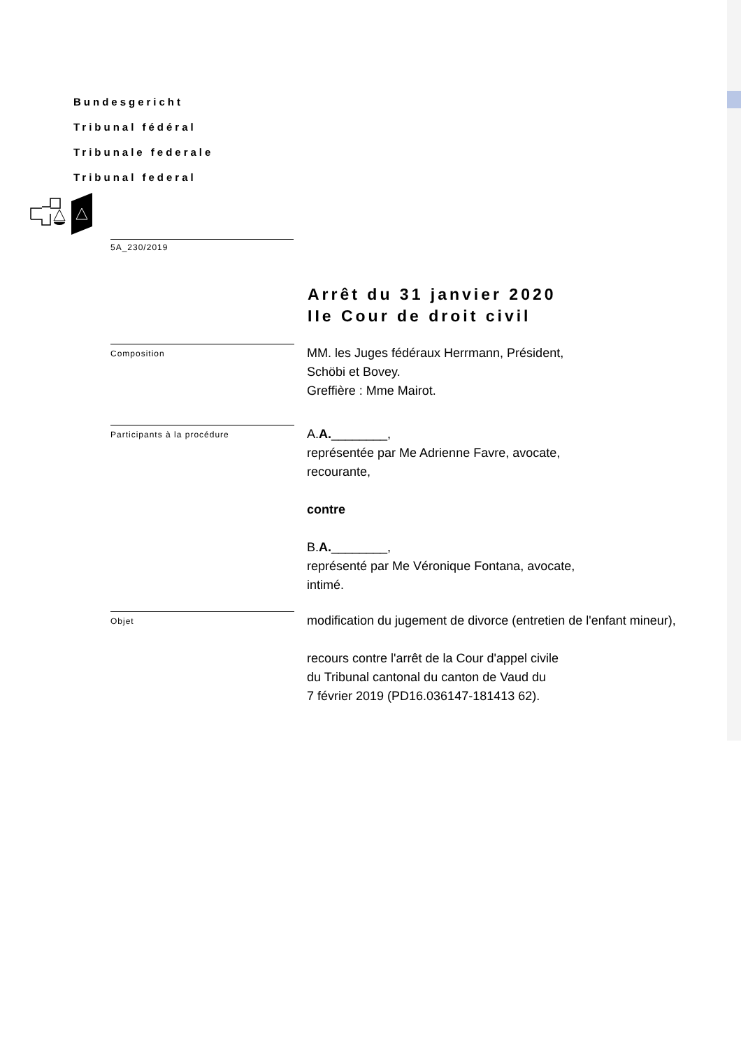Bundesgericht
Tribunal fédéral
Tribunale federale
Tribunal federal
5A_230/2019
Arrêt du 31 janvier 2020
IIe Cour de droit civil
Composition
MM. les Juges fédéraux Herrmann, Président,
Schöbi et Bovey.
Greffière : Mme Mairot.
Participants à la procédure
A.A.________,
représentée par Me Adrienne Favre, avocate,
recourante,
contre
B.A.________,
représenté par Me Véronique Fontana, avocate,
intimé.
Objet
modification du jugement de divorce (entretien de l'enfant mineur),
recours contre l'arrêt de la Cour d'appel civile
du Tribunal cantonal du canton de Vaud du
7 février 2019 (PD16.036147-181413 62).